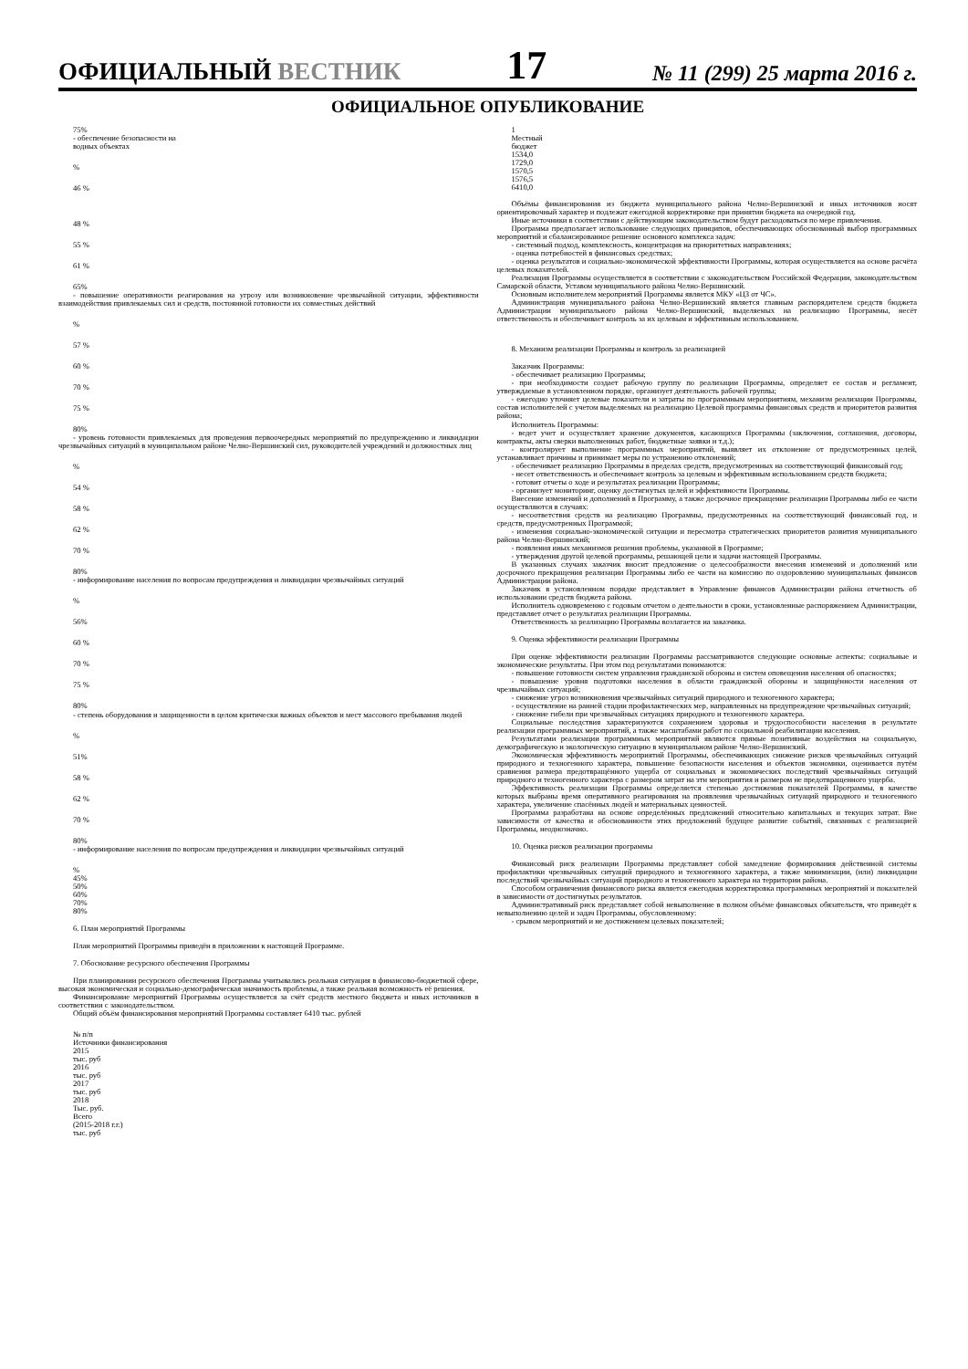ОФИЦИАЛЬНЫЙ ВЕСТНИК
17
№ 11 (299) 25 марта 2016 г.
ОФИЦИАЛЬНОЕ ОПУБЛИКОВАНИЕ
75%
- обеспечение безопасности на
водных объектах
%
46 %
48 %
55 %
61 %
65%
- повышение оперативности реагирования на угрозу или возникновение чрезвычайной ситуации, эффективности взаимодействия привлекаемых сил и средств, постоянной готовности их совместных действий
%
57 %
60 %
70 %
75 %
80%
- уровень готовности привлекаемых для проведения первоочередных мероприятий по предупреждению и ликвидации чрезвычайных ситуаций в муниципальном районе Челно-Вершинский сил, руководителей учреждений и должностных лиц
%
54 %
58 %
62 %
70 %
80%
- информирование населения по вопросам предупреждения и ликвидации чрезвычайных ситуаций
%
56%
60 %
70 %
75 %
80%
- степень оборудования и защищенности в целом критически важных объектов и мест массового пребывания людей
%
51%
58 %
62 %
70 %
80%
- информирование населения по вопросам предупреждения и ликвидации чрезвычайных ситуаций
%
45%
50%
60%
70%
80%
6. План мероприятий Программы
План мероприятий Программы приведён в приложении к настоящей Программе.
7. Обоснование ресурсного обеспечения Программы
При планировании ресурсного обеспечения Программы учитывались реальная ситуация в финансово-бюджетной сфере, высокая экономическая и социально-демографическая значимость проблемы, а также реальная возможность её решения.
Финансирование мероприятий Программы осуществляется за счёт средств местного бюджета и иных источников в соответствии с законодательством.
Общий объём финансирования мероприятий Программы составляет 6410 тыс. рублей
№ п/п
Источники финансирования
2015
тыс. руб
2016
тыс. руб
2017
тыс. руб
2018
Тыс. руб.
Всего
(2015-2018 г.г.)
тыс. руб
1
Местный
бюджет
1534,0
1729,0
1570,5
1576,5
6410,0
Объёмы финансирования из бюджета муниципального района Челно-Вершинский и иных источников носят ориентировочный характер и подлежат ежегодной корректировке при принятии бюджета на очередной год.
Иные источники в соответствии с действующим законодательством будут расходоваться по мере привлечения.
Программа предполагает использование следующих принципов, обеспечивающих обоснованный выбор программных мероприятий и сбалансированное решение основного комплекса задач:
- системный подход, комплексность, концентрация на приоритетных направлениях;
- оценка потребностей в финансовых средствах;
- оценка результатов и социально-экономической эффективности Программы, которая осуществляется на основе расчёта целевых показателей.
Реализация Программы осуществляется в соответствии с законодательством Российской Федерации, законодательством Самарской области, Уставом муниципального района Челно-Вершинский.
Основным исполнителем мероприятий Программы является МКУ «ЦЗ от ЧС».
Администрация муниципального района Челно-Вершинский является главным распорядителем средств бюджета Администрации муниципального района Челно-Вершинский, выделяемых на реализацию Программы, несёт ответственность и обеспечивает контроль за их целевым и эффективным использованием.
8. Механизм реализации Программы и контроль за реализацией
Заказчик Программы:
- обеспечивает реализацию Программы;
- при необходимости создает рабочую группу по реализации Программы, определяет ее состав и регламент, утверждаемые в установленном порядке, организует деятельность рабочей группы;
- ежегодно уточняет целевые показатели и затраты по программным мероприятиям, механизм реализации Программы, состав исполнителей с учетом выделяемых на реализацию Целевой программы финансовых средств и приоритетов развития района;
Исполнитель Программы:
- ведет учет и осуществляет хранение документов, касающихся Программы (заключения, соглашения, договоры, контракты, акты сверки выполненных работ, бюджетные заявки и т.д.);
- контролирует выполнение программных мероприятий, выявляет их отклонение от предусмотренных целей, устанавливает причины и принимает меры по устранению отклонений;
- обеспечивает реализацию Программы в пределах средств, предусмотренных на соответствующий финансовый год;
- несет ответственность и обеспечивает контроль за целевым и эффективным использованием средств бюджета;
- готовит отчеты о ходе и результатах реализации Программы;
- организует мониторинг, оценку достигнутых целей и эффективности Программы.
Внесение изменений и дополнений в Программу, а также досрочное прекращение реализации Программы либо ее части осуществляются в случаях:
- несоответствия средств на реализацию Программы, предусмотренных на соответствующий финансовый год, и средств, предусмотренных Программой;
- изменения социально-экономической ситуации и пересмотра стратегических приоритетов развития муниципального района Челно-Вершинский;
- появления иных механизмов решения проблемы, указанной в Программе;
- утверждения другой целевой программы, решающей цели и задачи настоящей Программы.
В указанных случаях заказчик вносит предложение о целесообразности внесения изменений и дополнений или досрочного прекращения реализации Программы либо ее части на комиссию по оздоровлению муниципальных финансов Администрации района.
Заказчик в установленном порядке представляет в Управление финансов Администрации района отчетность об использовании средств бюджета района.
Исполнитель одновременно с годовым отчетом о деятельности в сроки, установленные распоряжением Администрации, представляет отчет о результатах реализации Программы.
Ответственность за реализацию Программы возлагается на заказчика.
9. Оценка эффективности реализации Программы
При оценке эффективности реализации Программы рассматриваются следующие основные аспекты: социальные и экономические результаты. При этом под результатами понимаются:
- повышение готовности систем управления гражданской обороны и систем оповещения населения об опасностях;
- повышение уровня подготовки населения в области гражданской обороны и защищённости населения от чрезвычайных ситуаций;
- снижение угроз возникновения чрезвычайных ситуаций природного и техногенного характера;
- осуществление на ранней стадии профилактических мер, направленных на предупреждение чрезвычайных ситуаций;
- снижение гибели при чрезвычайных ситуациях природного и техногенного характера.
Социальные последствия характеризуются сохранением здоровья и трудоспособности населения в результате реализации программных мероприятий, а также масштабами работ по социальной реабилитации населения.
Результатами реализации программных мероприятий являются прямые позитивные воздействия на социальную, демографическую и экологическую ситуацию в муниципальном районе Челно-Вершинский.
Экономическая эффективность мероприятий Программы, обеспечивающих снижение рисков чрезвычайных ситуаций природного и техногенного характера, повышение безопасности населения и объектов экономики, оценивается путём сравнения размера предотвращённого ущерба от социальных и экономических последствий чрезвычайных ситуаций природного и техногенного характера с размером затрат на эти мероприятия и размером не предотвращенного ущерба.
Эффективность реализации Программы определяется степенью достижения показателей Программы, в качестве которых выбраны время оперативного реагирования на проявления чрезвычайных ситуаций природного и техногенного характера, увеличение спасённых людей и материальных ценностей.
Программа разработана на основе определённых предложений относительно капитальных и текущих затрат. Вне зависимости от качества и обоснованности этих предложений будущее развитие событий, связанных с реализацией Программы, неоднозначно.
10. Оценка рисков реализации программы
Финансовый риск реализации Программы представляет собой замедление формирования действенной системы профилактики чрезвычайных ситуаций природного и техногенного характера, а также минимизации, (или) ликвидации последствий чрезвычайных ситуаций природного и техногенного характера на территории района.
Способом ограничения финансового риска является ежегодная корректировка программных мероприятий и показателей в зависимости от достигнутых результатов.
Административный риск представляет собой невыполнение в полном объёме финансовых обязательств, что приведёт к невыполнению целей и задач Программы, обусловленному:
- срывом мероприятий и не достижением целевых показателей;